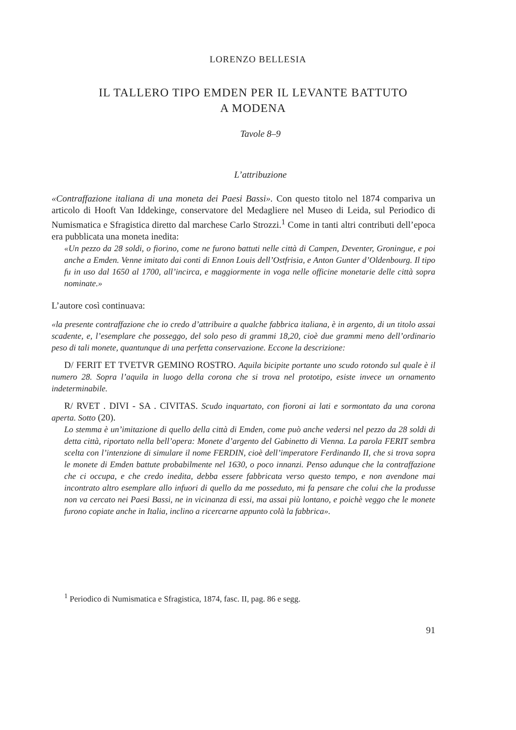LORENZO BELLESIA
IL TALLERO TIPO EMDEN PER IL LEVANTE BATTUTO
A MODENA
Tavole 8–9
L’attribuzione
«Contraffazione italiana di una moneta dei Paesi Bassi». Con questo titolo nel 1874 compariva un articolo di Hooft Van Iddekinge, conservatore del Medagliere nel Museo di Leida, sul Periodico di Numismatica e Sfragistica diretto dal marchese Carlo Strozzi.<sup>1</sup> Come in tanti altri contributi dell’epoca era pubblicata una moneta inedita:
«Un pezzo da 28 soldi, o fiorino, come ne furono battuti nelle città di Campen, Deventer, Groningue, e poi anche a Emden. Venne imitato dai conti di Ennon Louis dell’Ostfrisia, e Anton Gunter d’Oldenbourg. Il tipo fu in uso dal 1650 al 1700, all’incirca, e maggiormente in voga nelle officine monetarie delle città sopra nominate.»
L’autore così continuava:
«la presente contraffazione che io credo d’attribuire a qualche fabbrica italiana, è in argento, di un titolo assai scadente, e, l’esemplare che posseggo, del solo peso di grammi 18,20, cioè due grammi meno dell’ordinario peso di tali monete, quantunque di una perfetta conservazione. Eccone la descrizione:
D/ FERIT ET TVETVR GEMINO ROSTRO. Aquila bicipite portante uno scudo rotondo sul quale è il numero 28. Sopra l’aquila in luogo della corona che si trova nel prototipo, esiste invece un ornamento indeterminabile.
R/ RVET . DIVI - SA . CIVITAS. Scudo inquartato, con fioroni ai lati e sormontato da una corona aperta. Sotto (20).
Lo stemma è un’imitazione di quello della città di Emden, come può anche vedersi nel pezzo da 28 soldi di detta città, riportato nella bell’opera: Monete d’argento del Gabinetto di Vienna. La parola FERIT sembra scelta con l’intenzione di simulare il nome FERDIN, cioè dell’imperatore Ferdinando II, che si trova sopra le monete di Emden battute probabilmente nel 1630, o poco innanzi. Penso adunque che la contraffazione che ci occupa, e che credo inedita, debba essere fabbricata verso questo tempo, e non avendone mai incontrato altro esemplare allo infuori di quello da me posseduto, mi fa pensare che colui che la produsse non va cercato nei Paesi Bassi, ne in vicinanza di essi, ma assai più lontano, e poichè veggo che le monete furono copiate anche in Italia, inclino a ricercarne appunto colà la fabbrica».
<sup>1</sup> Periodico di Numismatica e Sfragistica, 1874, fasc. II, pag. 86 e segg.
91